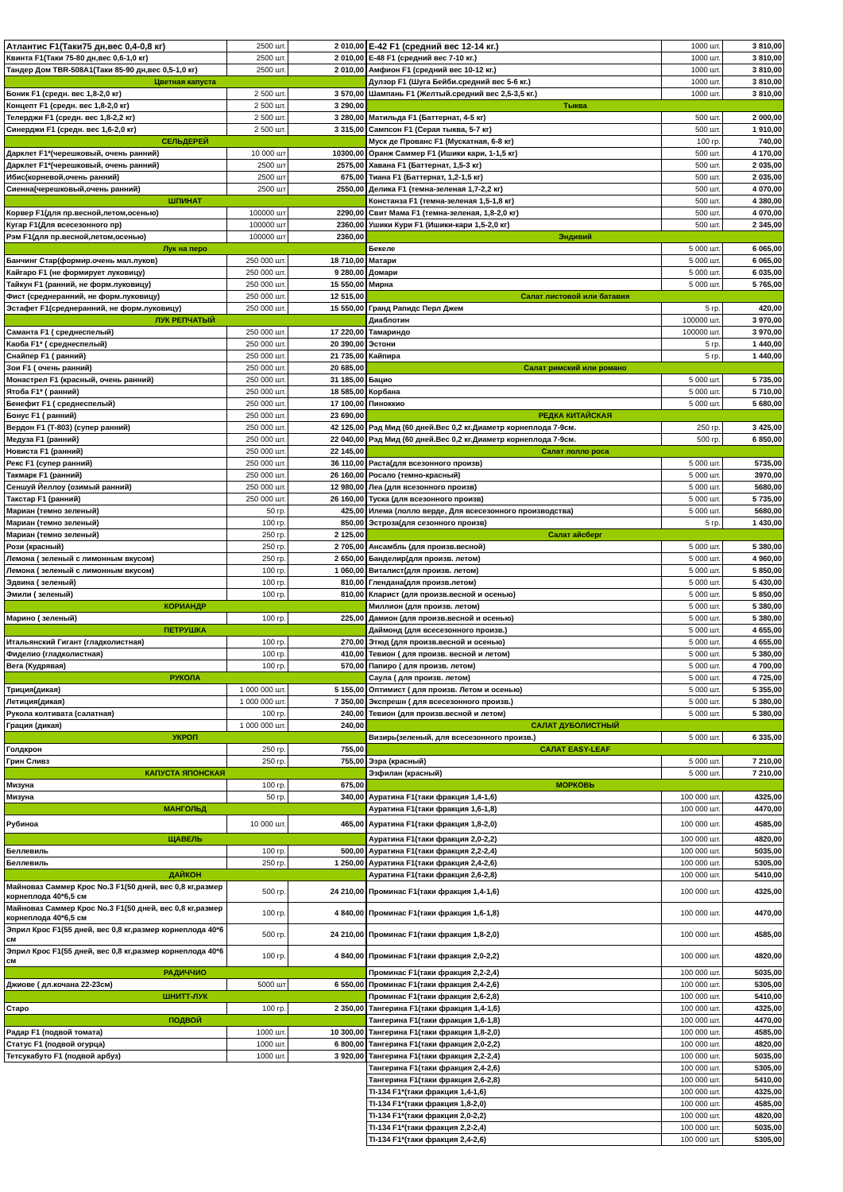| Атлантис F1(Таки75 дн,вес 0,4-0,8 кг) | 2500 шт. | 2 010,00 |
| Квинта F1(Таки 75-80 дн,вес 0,6-1,0 кг) | 2500 шт. | 2 010,00 |
| Тандер Дом TBR-508A1(Таки 85-90 дн,вес 0,5-1,0 кг) | 2500 шт. | 2 010,00 |
| Цветная капуста | | |
| Боник F1 (средн. вес 1,8-2,0 кг) | 2 500 шт. | 3 570,00 |
| Концепт F1 (средн. вес 1,8-2,0 кг) | 2 500 шт. | 3 290,00 |
| Телерджи F1 (средн. вес 1,8-2,2 кг) | 2 500 шт. | 3 280,00 |
| Синерджи F1 (средн. вес 1,6-2,0 кг) | 2 500 шт. | 3 315,00 |
| СЕЛЬДЕРЕЙ | | |
| Дарклет F1*(черешковый, очень ранний) | 10 000 шт | 10300,00 |
| Дарклет F1*(черешковый, очень ранний) | 2500 шт | 2575,00 |
| Ибис(корневой,очень ранний) | 2500 шт | 675,00 |
| Сиенна(черешковый,очень ранний) | 2500 шт | 2550,00 |
| ШПИНАТ | | |
| Корвер F1(для пр.весной,летом,осенью) | 100000 шт | 2290,00 |
| Кугар F1(Для всесезонного пр) | 100000 шт | 2360,00 |
| Рэм F1(для пр.весной,летом,осенью) | 100000 шт | 2360,00 |
| Лук на перо | | |
| Банчинг Стар(формир.очень мал.луков) | 250 000 шт. | 18 710,00 |
| Кайгаро F1 (не формирует луковицу) | 250 000 шт. | 9 280,00 |
| Тайкун F1 (ранний, не форм.луковицу) | 250 000 шт. | 15 550,00 |
| Фист (среднеранний, не форм.луковицу) | 250 000 шт. | 12 515,00 |
| Эстафет F1(среднеранний, не форм.луковицу) | 250 000 шт. | 15 550,00 |
| ЛУК РЕПЧАТЫЙ | | |
| Саманта F1 ( среднеспелый) | 250 000 шт. | 17 220,00 |
| Каоба F1* ( среднеспелый) | 250 000 шт. | 20 390,00 |
| Снайпер F1 ( ранний) | 250 000 шт. | 21 735,00 |
| Зои F1 ( очень ранний) | 250 000 шт. | 20 685,00 |
| Монастрел F1 (красный, очень ранний) | 250 000 шт. | 31 185,00 |
| Ятоба F1* ( ранний) | 250 000 шт. | 18 585,00 |
| Бенефит F1 ( среднеспелый) | 250 000 шт. | 17 100,00 |
| Бонус F1 ( ранний) | 250 000 шт. | 23 690,00 |
| Вердон F1 (Т-803) (супер ранний) | 250 000 шт. | 42 125,00 |
| Медуза F1 (ранний) | 250 000 шт. | 22 040,00 |
| Новиста F1 (ранний) | 250 000 шт. | 22 145,00 |
| Рекс F1 (супер ранний) | 250 000 шт. | 36 110,00 |
| Такмарк F1 (ранний) | 250 000 шт. | 26 160,00 |
| Сеншуй Йеллоу (озимый ранний) | 250 000 шт. | 12 980,00 |
| Такстар F1 (ранний) | 250 000 шт. | 26 160,00 |
| Мариан (темно зеленый) | 50 гр. | 425,00 |
| Мариан (темно зеленый) | 100 гр. | 850,00 |
| Мариан (темно зеленый) | 250 гр. | 2 125,00 |
| Рози (красный) | 250 гр. | 2 705,00 |
| Лемона ( зеленый с лимонным вкусом) | 250 гр. | 2 650,00 |
| Лемона ( зеленый с лимонным вкусом) | 100 гр. | 1 060,00 |
| Эдвина ( зеленый) | 100 гр. | 810,00 |
| Эмили ( зеленый) | 100 гр. | 810,00 |
| КОРИАНДР | | |
| Марино ( зеленый) | 100 гр. | 225,00 |
| ПЕТРУШКА | | |
| Итальянский Гигант (гладколистная) | 100 гр. | 270,00 |
| Фиделио (гладколистная) | 100 гр. | 410,00 |
| Вега (Кудрявая) | 100 гр. | 570,00 |
| РУКОЛА | | |
| Триция(дикая) | 1 000 000 шт. | 5 155,00 |
| Летиция(дикая) | 1 000 000 шт. | 7 350,00 |
| Рукола колтивата (салатная) | 100 гр. | 240,00 |
| Грация (дикая) | 1 000 000 шт. | 240,00 |
| УКРОП | | |
| Голдкрон | 250 гр. | 755,00 |
| Грин Сливз | 250 гр. | 755,00 |
| КАПУСТА ЯПОНСКАЯ | | |
| Мизуна | 100 гр. | 675,00 |
| Мизуна | 50 гр. | 340,00 |
| МАНГОЛЬД | | |
| Рубиноа | 10 000 шт. | 465,00 |
| ЩАВЕЛЬ | | |
| Беллевиль | 100 гр. | 500,00 |
| Беллевиль | 250 гр. | 1 250,00 |
| ДАЙКОН | | |
| Майноваз Саммер Крос No.3 F1(50 дней, вес 0,8 кг,размер корнеплода 40*6,5 см | 500 гр. | 24 210,00 |
| Майноваз Саммер Крос No.3 F1(50 дней, вес 0,8 кг,размер корнеплода 40*6,5 см | 100 гр. | 4 840,00 |
| Эприл Крос F1(55 дней, вес 0,8 кг,размер корнеплода 40*6 см | 500 гр. | 24 210,00 |
| Эприл Крос F1(55 дней, вес 0,8 кг,размер корнеплода 40*6 см | 100 гр. | 4 840,00 |
| РАДИЧЧИО | | |
| Джиове ( дл.кочана 22-23см) | 5000 шт | 6 550,00 |
| ШНИТТ-ЛУК | | |
| Старо | 100 гр. | 2 350,00 |
| ПОДВОЙ | | |
| Радар F1 (подвой томата) | 1000 шт. | 10 300,00 |
| Статус F1 (подвой огурца) | 1000 шт. | 6 800,00 |
| Тетсукабуто F1 (подвой арбуз) | 1000 шт. | 3 920,00 |
| Е-42 F1 (средний вес 12-14 кг.) | 1000 шт. | 3 810,00 |
| Е-48 F1 (средний вес 7-10 кг.) | 1000 шт. | 3 810,00 |
| Амфион F1 (средний вес 10-12 кг.) | 1000 шт. | 3 810,00 |
| Дулзор F1 (Шуга Бейби.средний вес 5-6 кг.) | 1000 шт. | 3 810,00 |
| Шампань F1 (Желтый.средний вес 2,5-3,5 кг.) | 1000 шт. | 3 810,00 |
| Тыква | | |
| Матильда F1 (Баттернат, 4-5 кг) | 500 шт. | 2 000,00 |
| Сампсон F1 (Серая тыква, 5-7 кг) | 500 шт. | 1 910,00 |
| Муск де Прованс F1 (Мускатная, 6-8 кг) | 100 гр. | 740,00 |
| Оранж Саммер F1 (Ишики кари, 1-1,5 кг) | 500 шт. | 4 170,00 |
| Хавана F1 (Баттернат, 1,5-3 кг) | 500 шт. | 2 035,00 |
| Тиана F1 (Баттернат, 1,2-1,5 кг) | 500 шт. | 2 035,00 |
| Делика F1 (темна-зеленая 1,7-2,2 кг) | 500 шт. | 4 070,00 |
| Констанза F1 (темна-зеленая 1,5-1,8 кг) | 500 шт. | 4 380,00 |
| Свит Мама F1 (темна-зеленая, 1,8-2,0 кг) | 500 шт. | 4 070,00 |
| Ушики Кури F1 (Ишики-кари 1,5-2,0 кг) | 500 шт. | 2 345,00 |
| Эндивий | | |
| Бекеле | 5 000 шт. | 6 065,00 |
| Матари | 5 000 шт. | 6 065,00 |
| Домари | 5 000 шт. | 6 035,00 |
| Мирна | 5 000 шт. | 5 765,00 |
| Салат листовой или батавия | | |
| Гранд Рапидс Перл Джем | 5 гр. | 420,00 |
| Диаблотин | 100000 шт. | 3 970,00 |
| Тамариндо | 100000 шт. | 3 970,00 |
| Эстони | 5 гр. | 1 440,00 |
| Кайпира | 5 гр. | 1 440,00 |
| Салат римский или романо | | |
| Бацио | 5 000 шт. | 5 735,00 |
| Корбана | 5 000 шт. | 5 710,00 |
| Пиноккио | 5 000 шт. | 5 680,00 |
| РЕДКА КИТАЙСКАЯ | | |
| Рэд Мид (60 дней.Вес 0,2 кг.Диаметр корнеплода 7-9см. | 250 гр. | 3 425,00 |
| Рэд Мид (60 дней.Вес 0,2 кг.Диаметр корнеплода 7-9см. | 500 гр. | 6 850,00 |
| Салат лолло роса | | |
| Раста(для всезонного произв) | 5 000 шт. | 5735,00 |
| Росало (темно-красный) | 5 000 шт. | 3970,00 |
| Леа (для всезонного произв) | 5 000 шт. | 5680,00 |
| Туска (для всезонного произв) | 5 000 шт. | 5 735,00 |
| Илема (лолло верде, Для всесезонного производства) | 5 000 шт. | 5680,00 |
| Эстроза(для сезонного произв) | 5 гр. | 1 430,00 |
| Салат айсберг | | |
| Ансамбль (для произв.весной) | 5 000 шт. | 5 380,00 |
| Банделир(для произв. летом) | 5 000 шт. | 4 960,00 |
| Виталист(для произв. летом) | 5 000 шт. | 5 850,00 |
| Глендана(для произв.летом) | 5 000 шт. | 5 430,00 |
| Кларист (для произв.весной и осенью) | 5 000 шт. | 5 850,00 |
| Миллион (для произв. летом) | 5 000 шт. | 5 380,00 |
| Дамион (для произв.весной и осенью) | 5 000 шт. | 5 380,00 |
| Даймонд (для всесезонного произв.) | 5 000 шт. | 4 655,00 |
| Этюд (для произв.весной и осенью) | 5 000 шт. | 4 655,00 |
| Тевион ( для произв. весной и летом) | 5 000 шт. | 5 380,00 |
| Папиро ( для произв. летом) | 5 000 шт. | 4 700,00 |
| Саула ( для произв. летом) | 5 000 шт. | 4 725,00 |
| Оптимист ( для произв. Летом и осенью) | 5 000 шт. | 5 355,00 |
| Экспрешн ( для всесезонного произв.) | 5 000 шт. | 5 380,00 |
| Тевион (для произв.весной и летом) | 5 000 шт. | 5 380,00 |
| САЛАТ ДУБОЛИСТНЫЙ | | |
| Визирь(зеленый, для всесезонного произв.) | 5 000 шт. | 6 335,00 |
| САЛАТ EASY-LEAF | | |
| Эзра (красный) | 5 000 шт. | 7 210,00 |
| Эзфилан (красный) | 5 000 шт. | 7 210,00 |
| МОРКОВЬ | | |
| Ауратина F1(таки фракция 1,4-1,6) | 100 000 шт. | 4325,00 |
| Ауратина F1(таки фракция 1,6-1,8) | 100 000 шт. | 4470,00 |
| Ауратина F1(таки фракция 1,8-2,0) | 100 000 шт. | 4585,00 |
| Ауратина F1(таки фракция 2,0-2,2) | 100 000 шт. | 4820,00 |
| Ауратина F1(таки фракция 2,2-2,4) | 100 000 шт. | 5035,00 |
| Ауратина F1(таки фракция 2,4-2,6) | 100 000 шт. | 5305,00 |
| Ауратина F1(таки фракция 2,6-2,8) | 100 000 шт. | 5410,00 |
| Проминас F1(таки фракция 1,4-1,6) | 100 000 шт. | 4325,00 |
| Проминас F1(таки фракция 1,6-1,8) | 100 000 шт. | 4470,00 |
| Проминас F1(таки фракция 1,8-2,0) | 100 000 шт. | 4585,00 |
| Проминас F1(таки фракция 2,0-2,2) | 100 000 шт. | 4820,00 |
| Проминас F1(таки фракция 2,2-2,4) | 100 000 шт. | 5035,00 |
| Проминас F1(таки фракция 2,4-2,6) | 100 000 шт. | 5305,00 |
| Проминас F1(таки фракция 2,6-2,8) | 100 000 шт. | 5410,00 |
| Тангерина F1(таки фракция 1,4-1,6) | 100 000 шт. | 4325,00 |
| Тангерина F1(таки фракция 1,6-1,8) | 100 000 шт. | 4470,00 |
| Тангерина F1(таки фракция 1,8-2,0) | 100 000 шт. | 4585,00 |
| Тангерина F1(таки фракция 2,0-2,2) | 100 000 шт. | 4820,00 |
| Тангерина F1(таки фракция 2,2-2,4) | 100 000 шт. | 5035,00 |
| Тангерина F1(таки фракция 2,4-2,6) | 100 000 шт. | 5305,00 |
| Тангерина F1(таки фракция 2,6-2,8) | 100 000 шт. | 5410,00 |
| TI-134 F1*(таки фракция 1,4-1,6) | 100 000 шт. | 4325,00 |
| TI-134 F1*(таки фракция 1,8-2,0) | 100 000 шт. | 4585,00 |
| TI-134 F1*(таки фракция 2,0-2,2) | 100 000 шт. | 4820,00 |
| TI-134 F1*(таки фракция 2,2-2,4) | 100 000 шт. | 5035,00 |
| TI-134 F1*(таки фракция 2,4-2,6) | 100 000 шт. | 5305,00 |